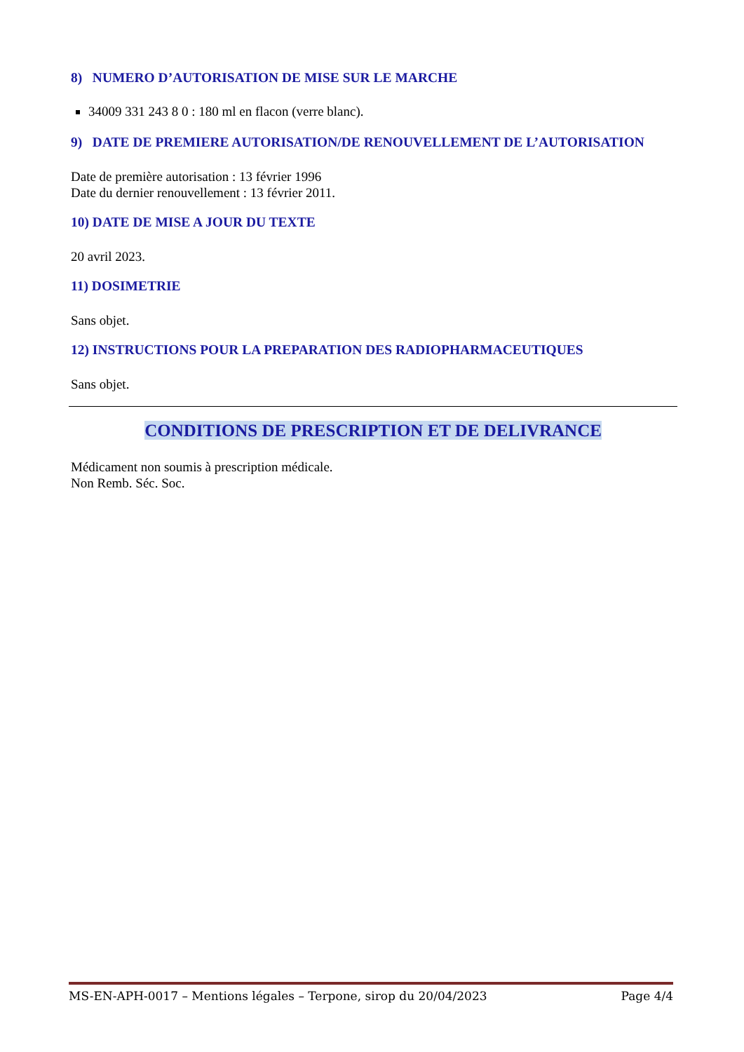8) NUMERO D’AUTORISATION DE MISE SUR LE MARCHE
34009 331 243 8 0 : 180 ml en flacon (verre blanc).
9) DATE DE PREMIERE AUTORISATION/DE RENOUVELLEMENT DE L’AUTORISATION
Date de première autorisation : 13 février 1996
Date du dernier renouvellement : 13 février 2011.
10) DATE DE MISE A JOUR DU TEXTE
20 avril 2023.
11) DOSIMETRIE
Sans objet.
12) INSTRUCTIONS POUR LA PREPARATION DES RADIOPHARMACEUTIQUES
Sans objet.
CONDITIONS DE PRESCRIPTION ET DE DELIVRANCE
Médicament non soumis à prescription médicale.
Non Remb. Séc. Soc.
MS-EN-APH-0017 – Mentions légales – Terpone, sirop du 20/04/2023 Page 4/4